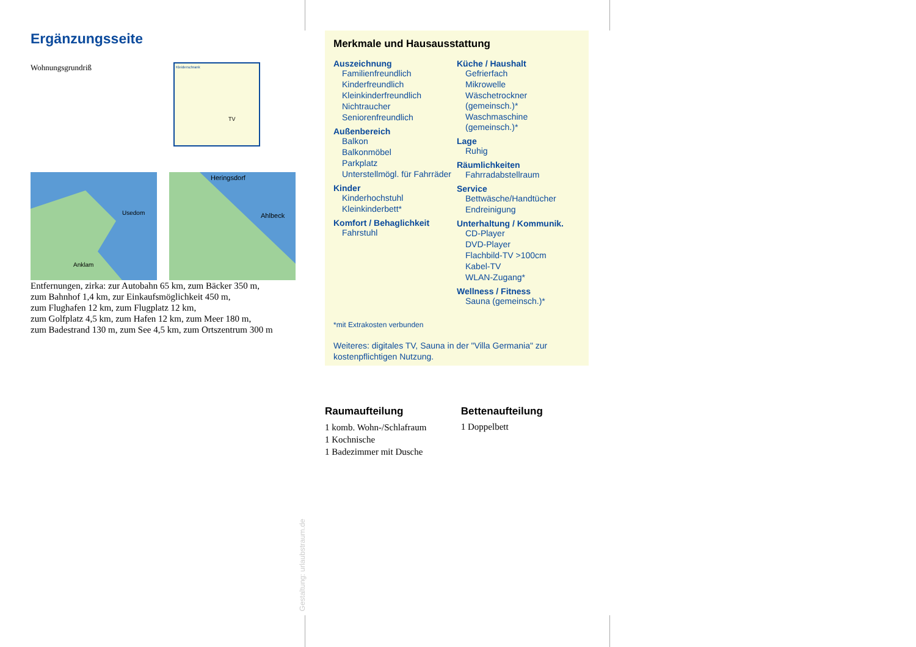Ergänzungsseite
Wohnungsgrundriß
Kleiderschrank
TV
Usedom
Anklam
Heringsdorf
Ahlbeck
Entfernungen, zirka: zur Autobahn 65 km, zum Bäcker 350 m,
zum Bahnhof 1,4 km, zur Einkaufsmöglichkeit 450 m,
zum Flughafen 12 km, zum Flugplatz 12 km,
zum Golfplatz 4,5 km, zum Hafen 12 km, zum Meer 180 m,
zum Badestrand 130 m, zum See 4,5 km, zum Ortszentrum 300 m
Gestaltung: urlaubstraum.de
Merkmale und Hausausstattung
Auszeichnung
Familienfreundlich
Kinderfreundlich
Kleinkinderfreundlich
Nichtraucher
Seniorenfreundlich
Außenbereich
Balkon
Balkonmöbel
Parkplatz
Unterstellmögl. für Fahrräder
Kinder
Kinderhochstuhl
Kleinkinderbett*
Komfort / Behaglichkeit
Fahrstuhl
Küche / Haushalt
Gefrierfach
Mikrowelle
Wäschetrockner (gemeinsch.)*
Waschmaschine (gemeinsch.)*
Lage
Ruhig
Räumlichkeiten
Fahrradabstellraum
Service
Bettwäsche/Handtücher
Endreinigung
Unterhaltung / Kommunik.
CD-Player
DVD-Player
Flachbild-TV >100cm
Kabel-TV
WLAN-Zugang*
Wellness / Fitness
Sauna (gemeinsch.)*
*mit Extrakosten verbunden
Weiteres: digitales TV, Sauna in der "Villa Germania" zur kostenpflichtigen Nutzung.
Raumaufteilung
1 komb. Wohn-/Schlafraum
1 Kochnische
1 Badezimmer mit Dusche
Bettenaufteilung
1 Doppelbett